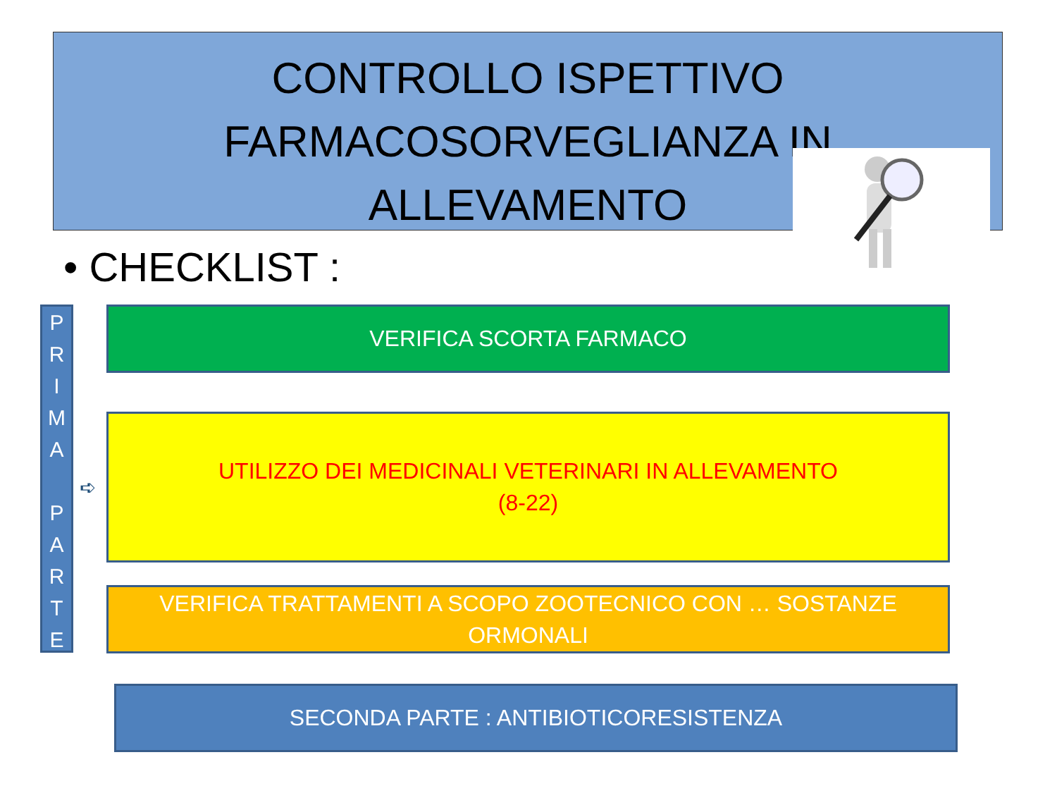CONTROLLO ISPETTIVO
FARMACOSORVEGLIANZA IN
ALLEVAMENTO
• CHECKLIST :
P
R
I
M
A
P
A
R
T
E
➪
VERIFICA SCORTA FARMACO
UTILIZZO DEI MEDICINALI VETERINARI IN ALLEVAMENTO
(8-22)
VERIFICA TRATTAMENTI A SCOPO ZOOTECNICO CON … SOSTANZE
ORMONALI
SECONDA PARTE : ANTIBIOTICORESISTENZA